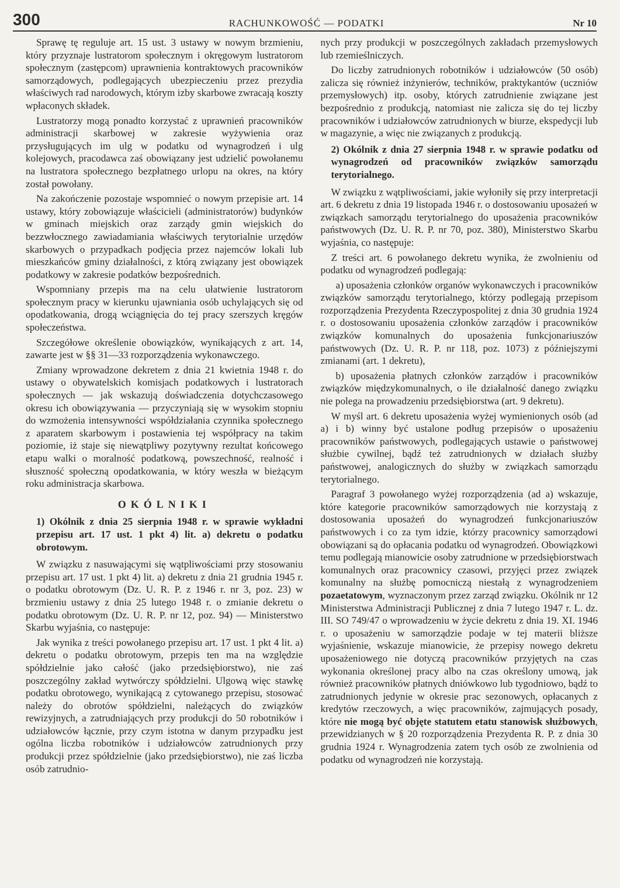300 RACHUNKOWOŚĆ — PODATKI Nr 10
Sprawę tę reguluje art. 15 ust. 3 ustawy w nowym brzmieniu, który przyznaje lustratorom społecznym i okręgowym lustratorom społecznym (zastępcom) uprawnienia kontraktowych pracowników samorządowych, podlegających ubezpieczeniu przez prezydia właściwych rad narodowych, którym izby skarbowe zwracają koszty wpłaconych składek.
Lustratorzy mogą ponadto korzystać z uprawnień pracowników administracji skarbowej w zakresie wyżywienia oraz przysługujących im ulg w podatku od wynagrodzeń i ulg kolejowych, pracodawca zaś obowiązany jest udzielić powołanemu na lustratora społecznego bezpłatnego urlopu na okres, na który został powołany.
Na zakończenie pozostaje wspomnieć o nowym przepisie art. 14 ustawy, który zobowiązuje właścicieli (administratorów) budynków w gminach miejskich oraz zarządy gmin wiejskich do bezzwłocznego zawiadamiania właściwych terytorialnie urzędów skarbowych o przypadkach podjęcia przez najemców lokali lub mieszkańców gminy działalności, z którą związany jest obowiązek podatkowy w zakresie podatków bezpośrednich.
Wspomniany przepis ma na celu ułatwienie lustratorom społecznym pracy w kierunku ujawniania osób uchylających się od opodatkowania, drogą wciągnięcia do tej pracy szerszych kręgów społeczeństwa.
Szczegółowe określenie obowiązków, wynikających z art. 14, zawarte jest w §§ 31—33 rozporządzenia wykonawczego.
Zmiany wprowadzone dekretem z dnia 21 kwietnia 1948 r. do ustawy o obywatelskich komisjach podatkowych i lustratorach społecznych — jak wskazują doświadczenia dotychczasowego okresu ich obowiązywania — przyczyniają się w wysokim stopniu do wzmożenia intensywności współdziałania czynnika społecznego z aparatem skarbowym i postawienia tej współpracy na takim poziomie, iż staje się niewątpliwy pozytywny rezultat końcowego etapu walki o moralność podatkową, powszechność, realność i słuszność społeczną opodatkowania, w który weszła w bieżącym roku administracja skarbowa.
OKÓLNIKI
1) Okólnik z dnia 25 sierpnia 1948 r. w sprawie wykładni przepisu art. 17 ust. 1 pkt 4) lit. a) dekretu o podatku obrotowym.
W związku z nasuwającymi się wątpliwościami przy stosowaniu przepisu art. 17 ust. 1 pkt 4) lit. a) dekretu z dnia 21 grudnia 1945 r. o podatku obrotowym (Dz. U. R. P. z 1946 r. nr 3, poz. 23) w brzmieniu ustawy z dnia 25 lutego 1948 r. o zmianie dekretu o podatku obrotowym (Dz. U. R. P. nr 12, poz. 94) — Ministerstwo Skarbu wyjaśnia, co następuje:
Jak wynika z treści powołanego przepisu art. 17 ust. 1 pkt 4 lit. a) dekretu o podatku obrotowym, przepis ten ma na względzie spółdzielnie jako całość (jako przedsiębiorstwo), nie zaś poszczególny zakład wytwórczy spółdzielni. Ulgową więc stawkę podatku obrotowego, wynikającą z cytowanego przepisu, stosować należy do obrotów spółdzielni, należących do związków rewizyjnych, a zatrudniających przy produkcji do 50 robotników i udziałowców łącznie, przy czym istotna w danym przypadku jest ogólna liczba robotników i udziałowców zatrudnionych przy produkcji przez spółdzielnie (jako przedsiębiorstwo), nie zaś liczba osób zatrudnio-
nych przy produkcji w poszczególnych zakładach przemysłowych lub rzemieślniczych.
Do liczby zatrudnionych robotników i udziałowców (50 osób) zalicza się również inżynierów, techników, praktykantów (uczniów przemysłowych) itp. osoby, których zatrudnienie związane jest bezpośrednio z produkcją, natomiast nie zalicza się do tej liczby pracowników i udziałowców zatrudnionych w biurze, ekspedycji lub w magazynie, a więc nie związanych z produkcją.
2) Okólnik z dnia 27 sierpnia 1948 r. w sprawie podatku od wynagrodzeń od pracowników związków samorządu terytorialnego.
W związku z wątpliwościami, jakie wyłoniły się przy interpretacji art. 6 dekretu z dnia 19 listopada 1946 r. o dostosowaniu uposażeń w związkach samorządu terytorialnego do uposażenia pracowników państwowych (Dz. U. R. P. nr 70, poz. 380), Ministerstwo Skarbu wyjaśnia, co następuje:
Z treści art. 6 powołanego dekretu wynika, że zwolnieniu od podatku od wynagrodzeń podlegają:
a) uposażenia członków organów wykonawczych i pracowników związków samorządu terytorialnego, którzy podlegają przepisom rozporządzenia Prezydenta Rzeczypospolitej z dnia 30 grudnia 1924 r. o dostosowaniu uposażenia członków zarządów i pracowników związków komunalnych do uposażenia funkcjonariuszów państwowych (Dz. U. R. P. nr 118, poz. 1073) z późniejszymi zmianami (art. 1 dekretu),
b) uposażenia płatnych członków zarządów i pracowników związków międzykomunalnych, o ile działalność danego związku nie polega na prowadzeniu przedsiębiorstwa (art. 9 dekretu).
W myśl art. 6 dekretu uposażenia wyżej wymienionych osób (ad a) i b) winny być ustalone podług przepisów o uposażeniu pracowników państwowych, podlegających ustawie o państwowej służbie cywilnej, bądź też zatrudnionych w działach służby państwowej, analogicznych do służby w związkach samorządu terytorialnego.
Paragraf 3 powołanego wyżej rozporządzenia (ad a) wskazuje, które kategorie pracowników samorządowych nie korzystają z dostosowania uposażeń do wynagrodzeń funkcjonariuszów państwowych i co za tym idzie, którzy pracownicy samorządowi obowiązani są do opłacania podatku od wynagrodzeń. Obowiązkowi temu podlegają mianowicie osoby zatrudnione w przedsiębiorstwach komunalnych oraz pracownicy czasowi, przyjęci przez związek komunalny na służbę pomocniczą niestałą z wynagrodzeniem pozaetatowym, wyznaczonym przez zarząd związku. Okólnik nr 12 Ministerstwa Administracji Publicznej z dnia 7 lutego 1947 r. L. dz. III. SO 749/47 o wprowadzeniu w życie dekretu z dnia 19. XI. 1946 r. o uposażeniu w samorządzie podaje w tej materii bliższe wyjaśnienie, wskazuje mianowicie, że przepisy nowego dekretu uposażeniowego nie dotyczą pracowników przyjętych na czas wykonania określonej pracy albo na czas określony umową, jak również pracowników płatnych dniówkowo lub tygodniowo, bądź to zatrudnionych jedynie w okresie prac sezonowych, opłacanych z kredytów rzeczowych, a więc pracowników, zajmujących posady, które nie mogą być objęte statutem etatu stanowisk służbowych, przewidzianych w § 20 rozporządzenia Prezydenta R. P. z dnia 30 grudnia 1924 r. Wynagrodzenia zatem tych osób ze zwolnienia od podatku od wynagrodzeń nie korzystają.